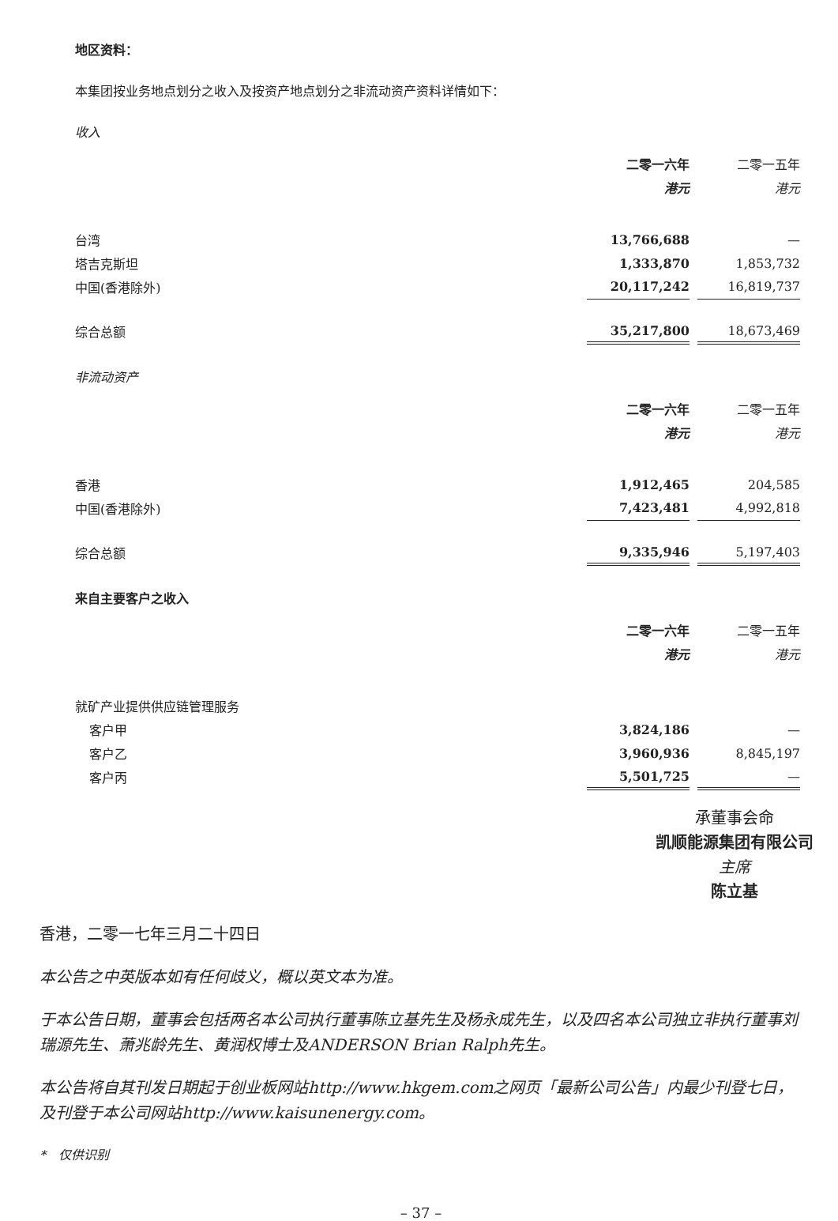地区资料：
本集团按业务地点划分之收入及按资产地点划分之非流动资产资料详情如下：
收入
| | 二零一六年 | | 二零一五年 |
| | 港元 | | 港元 |
| 台湾 | 13,766,688 | | — |
| 塔吉克斯坦 | 1,333,870 | | 1,853,732 |
| 中国(香港除外) | 20,117,242 | | 16,819,737 |
| 综合总额 | 35,217,800 | | 18,673,469 |
非流动资产
| | 二零一六年 | | 二零一五年 |
| | 港元 | | 港元 |
| 香港 | 1,912,465 | | 204,585 |
| 中国(香港除外) | 7,423,481 | | 4,992,818 |
| 综合总额 | 9,335,946 | | 5,197,403 |
来自主要客户之收入
| | 二零一六年 | | 二零一五年 |
| | 港元 | | 港元 |
| 就矿产业提供供应链管理服务 | | | |
| 客户甲 | 3,824,186 | | — |
| 客户乙 | 3,960,936 | | 8,845,197 |
| 客户丙 | 5,501,725 | | — |
承董事会命
凯顺能源集团有限公司
主席
陈立基
香港，二零一七年三月二十四日
本公告之中英版本如有任何歧义，概以英文本为准。
于本公告日期，董事会包括两名本公司执行董事陈立基先生及杨永成先生，以及四名本公司独立非执行董事刘瑞源先生、萧兆龄先生、黄润权博士及ANDERSON Brian Ralph先生。
本公告将自其刊发日期起于创业板网站http://www.hkgem.com之网页「最新公司公告」内最少刊登七日，及刊登于本公司网站http://www.kaisunenergy.com。
*　仅供识别
– 37 –